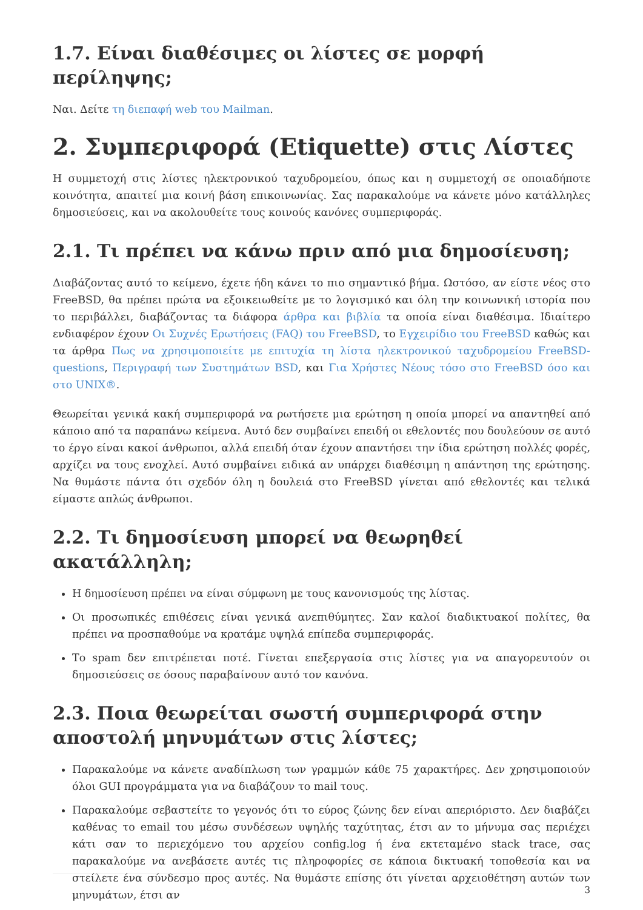1.7. Είναι διαθέσιμες οι λίστες σε μορφή περίληψης;
Ναι. Δείτε τη διεπαφή web του Mailman.
2. Συμπεριφορά (Etiquette) στις Λίστες
Η συμμετοχή στις λίστες ηλεκτρονικού ταχυδρομείου, όπως και η συμμετοχή σε οποιαδήποτε κοινότητα, απαιτεί μια κοινή βάση επικοινωνίας. Σας παρακαλούμε να κάνετε μόνο κατάλληλες δημοσιεύσεις, και να ακολουθείτε τους κοινούς κανόνες συμπεριφοράς.
2.1. Τι πρέπει να κάνω πριν από μια δημοσίευση;
Διαβάζοντας αυτό το κείμενο, έχετε ήδη κάνει το πιο σημαντικό βήμα. Ωστόσο, αν είστε νέος στο FreeBSD, θα πρέπει πρώτα να εξοικειωθείτε με το λογισμικό και όλη την κοινωνική ιστορία που το περιβάλλει, διαβάζοντας τα διάφορα άρθρα και βιβλία τα οποία είναι διαθέσιμα. Ιδιαίτερο ενδιαφέρον έχουν Οι Συχνές Ερωτήσεις (FAQ) του FreeBSD, το Εγχειρίδιο του FreeBSD καθώς και τα άρθρα Πως να χρησιμοποιείτε με επιτυχία τη λίστα ηλεκτρονικού ταχυδρομείου FreeBSD-questions, Περιγραφή των Συστημάτων BSD, και Για Χρήστες Νέους τόσο στο FreeBSD όσο και στο UNIX®.
Θεωρείται γενικά κακή συμπεριφορά να ρωτήσετε μια ερώτηση η οποία μπορεί να απαντηθεί από κάποιο από τα παραπάνω κείμενα. Αυτό δεν συμβαίνει επειδή οι εθελοντές που δουλεύουν σε αυτό το έργο είναι κακοί άνθρωποι, αλλά επειδή όταν έχουν απαντήσει την ίδια ερώτηση πολλές φορές, αρχίζει να τους ενοχλεί. Αυτό συμβαίνει ειδικά αν υπάρχει διαθέσιμη η απάντηση της ερώτησης. Να θυμάστε πάντα ότι σχεδόν όλη η δουλειά στο FreeBSD γίνεται από εθελοντές και τελικά είμαστε απλώς άνθρωποι.
2.2. Τι δημοσίευση μπορεί να θεωρηθεί ακατάλληλη;
Η δημοσίευση πρέπει να είναι σύμφωνη με τους κανονισμούς της λίστας.
Οι προσωπικές επιθέσεις είναι γενικά ανεπιθύμητες. Σαν καλοί διαδικτυακοί πολίτες, θα πρέπει να προσπαθούμε να κρατάμε υψηλά επίπεδα συμπεριφοράς.
Το spam δεν επιτρέπεται ποτέ. Γίνεται επεξεργασία στις λίστες για να απαγορευτούν οι δημοσιεύσεις σε όσους παραβαίνουν αυτό τον κανόνα.
2.3. Ποια θεωρείται σωστή συμπεριφορά στην αποστολή μηνυμάτων στις λίστες;
Παρακαλούμε να κάνετε αναδίπλωση των γραμμών κάθε 75 χαρακτήρες. Δεν χρησιμοποιούν όλοι GUI προγράμματα για να διαβάζουν το mail τους.
Παρακαλούμε σεβαστείτε το γεγονός ότι το εύρος ζώνης δεν είναι απεριόριστο. Δεν διαβάζει καθένας το email του μέσω συνδέσεων υψηλής ταχύτητας, έτσι αν το μήνυμα σας περιέχει κάτι σαν το περιεχόμενο του αρχείου config.log ή ένα εκτεταμένο stack trace, σας παρακαλούμε να ανεβάσετε αυτές τις πληροφορίες σε κάποια δικτυακή τοποθεσία και να στείλετε ένα σύνδεσμο προς αυτές. Να θυμάστε επίσης ότι γίνεται αρχειοθέτηση αυτών των μηνυμάτων, έτσι αν
3